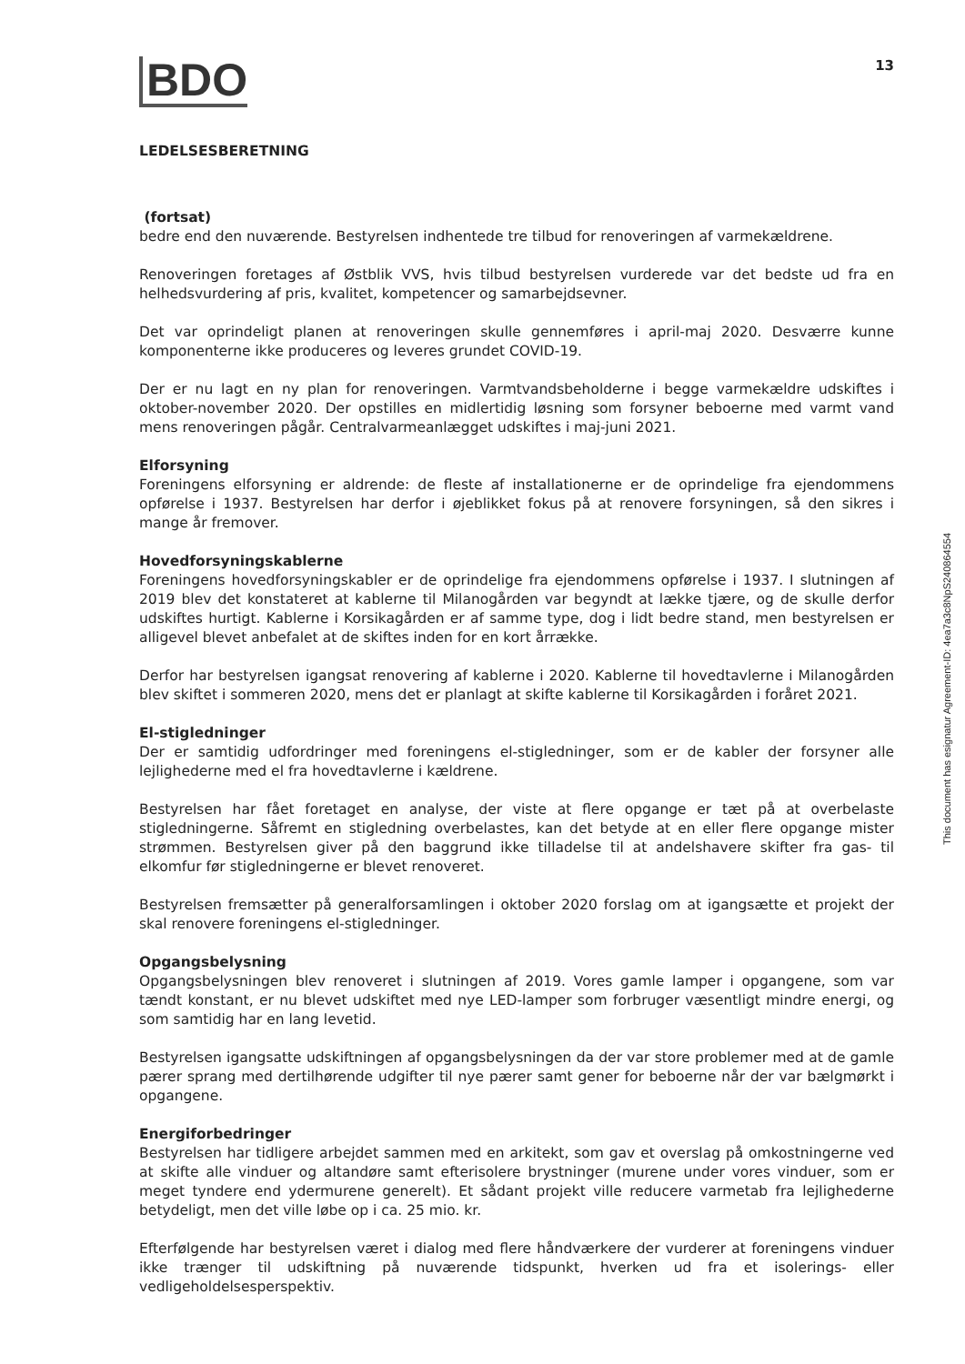BDO
13
LEDELSESBERETNING
(fortsat)
bedre end den nuværende. Bestyrelsen indhentede tre tilbud for renoveringen af varmekældrene.
Renoveringen foretages af Østblik VVS, hvis tilbud bestyrelsen vurderede var det bedste ud fra en helhedsvurdering af pris, kvalitet, kompetencer og samarbejdsevner.
Det var oprindeligt planen at renoveringen skulle gennemføres i april-maj 2020. Desværre kunne komponenterne ikke produceres og leveres grundet COVID-19.
Der er nu lagt en ny plan for renoveringen. Varmtvandsbeholderne i begge varmekældre udskiftes i oktober-november 2020. Der opstilles en midlertidig løsning som forsyner beboerne med varmt vand mens renoveringen pågår. Centralvarmeanlægget udskiftes i maj-juni 2021.
Elforsyning
Foreningens elforsyning er aldrende: de fleste af installationerne er de oprindelige fra ejendommens opførelse i 1937. Bestyrelsen har derfor i øjeblikket fokus på at renovere forsyningen, så den sikres i mange år fremover.
Hovedforsyningskablerne
Foreningens hovedforsyningskabler er de oprindelige fra ejendommens opførelse i 1937. I slutningen af 2019 blev det konstateret at kablerne til Milanogården var begyndt at lække tjære, og de skulle derfor udskiftes hurtigt. Kablerne i Korsikagården er af samme type, dog i lidt bedre stand, men bestyrelsen er alligevel blevet anbefalet at de skiftes inden for en kort årrække.
Derfor har bestyrelsen igangsat renovering af kablerne i 2020. Kablerne til hovedtavlerne i Milanogården blev skiftet i sommeren 2020, mens det er planlagt at skifte kablerne til Korsikagården i foråret 2021.
El-stigledninger
Der er samtidig udfordringer med foreningens el-stigledninger, som er de kabler der forsyner alle lejlighederne med el fra hovedtavlerne i kældrene.
Bestyrelsen har fået foretaget en analyse, der viste at flere opgange er tæt på at overbelaste stigledningerne. Såfremt en stigledning overbelastes, kan det betyde at en eller flere opgange mister strømmen. Bestyrelsen giver på den baggrund ikke tilladelse til at andelshavere skifter fra gas- til elkomfur før stigledningerne er blevet renoveret.
Bestyrelsen fremsætter på generalforsamlingen i oktober 2020 forslag om at igangsætte et projekt der skal renovere foreningens el-stigledninger.
Opgangsbelysning
Opgangsbelysningen blev renoveret i slutningen af 2019. Vores gamle lamper i opgangene, som var tændt konstant, er nu blevet udskiftet med nye LED-lamper som forbruger væsentligt mindre energi, og som samtidig har en lang levetid.
Bestyrelsen igangsatte udskiftningen af opgangsbelysningen da der var store problemer med at de gamle pærer sprang med dertilhørende udgifter til nye pærer samt gener for beboerne når der var bælgmørkt i opgangene.
Energiforbedringer
Bestyrelsen har tidligere arbejdet sammen med en arkitekt, som gav et overslag på omkostningerne ved at skifte alle vinduer og altandøre samt efterisolere brystninger (murene under vores vinduer, som er meget tyndere end ydermurene generelt). Et sådant projekt ville reducere varmetab fra lejlighederne betydeligt, men det ville løbe op i ca. 25 mio. kr.
Efterfølgende har bestyrelsen været i dialog med flere håndværkere der vurderer at foreningens vinduer ikke trænger til udskiftning på nuværende tidspunkt, hverken ud fra et isolerings- eller vedligeholdelsesperspektiv.
This document has esignatur Agreement-ID: 4ea7a3c8NpS240864554